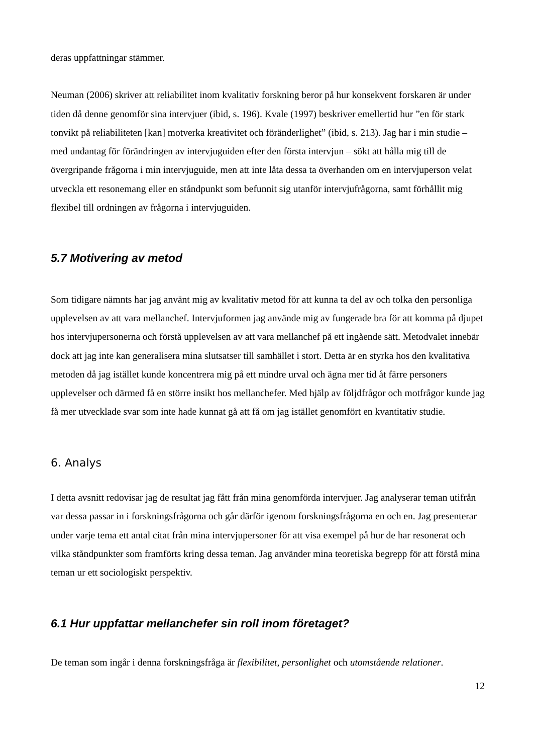deras uppfattningar stämmer.
Neuman (2006) skriver att reliabilitet inom kvalitativ forskning beror på hur konsekvent forskaren är under tiden då denne genomför sina intervjuer (ibid, s. 196). Kvale (1997) beskriver emellertid hur ”en för stark tonvikt på reliabiliteten [kan] motverka kreativitet och föränderlighet” (ibid, s. 213). Jag har i min studie – med undantag för förändringen av intervjuguiden efter den första intervjun – sökt att hålla mig till de övergripande frågorna i min intervjuguide, men att inte låta dessa ta överhanden om en intervjuperson velat utveckla ett resonemang eller en ståndpunkt som befunnit sig utanför intervjufrågorna, samt förhållit mig flexibel till ordningen av frågorna i intervjuguiden.
5.7 Motivering av metod
Som tidigare nämnts har jag använt mig av kvalitativ metod för att kunna ta del av och tolka den personliga upplevelsen av att vara mellanchef. Intervjuformen jag använde mig av fungerade bra för att komma på djupet hos intervjupersonerna och förstå upplevelsen av att vara mellanchef på ett ingående sätt. Metodvalet innebär dock att jag inte kan generalisera mina slutsatser till samhället i stort. Detta är en styrka hos den kvalitativa metoden då jag istället kunde koncentrera mig på ett mindre urval och ägna mer tid åt färre personers upplevelser och därmed få en större insikt hos mellanchefer. Med hjälp av följdfrågor och motfrågor kunde jag få mer utvecklade svar som inte hade kunnat gå att få om jag istället genomfört en kvantitativ studie.
6. Analys
I detta avsnitt redovisar jag de resultat jag fått från mina genomförda intervjuer. Jag analyserar teman utifrån var dessa passar in i forskningsfrågorna och går därför igenom forskningsfrågorna en och en. Jag presenterar under varje tema ett antal citat från mina intervjupersoner för att visa exempel på hur de har resonerat och vilka ståndpunkter som framförts kring dessa teman. Jag använder mina teoretiska begrepp för att förstå mina teman ur ett sociologiskt perspektiv.
6.1 Hur uppfattar mellanchefer sin roll inom företaget?
De teman som ingår i denna forskningsfråga är flexibilitet, personlighet och utomstående relationer.
12